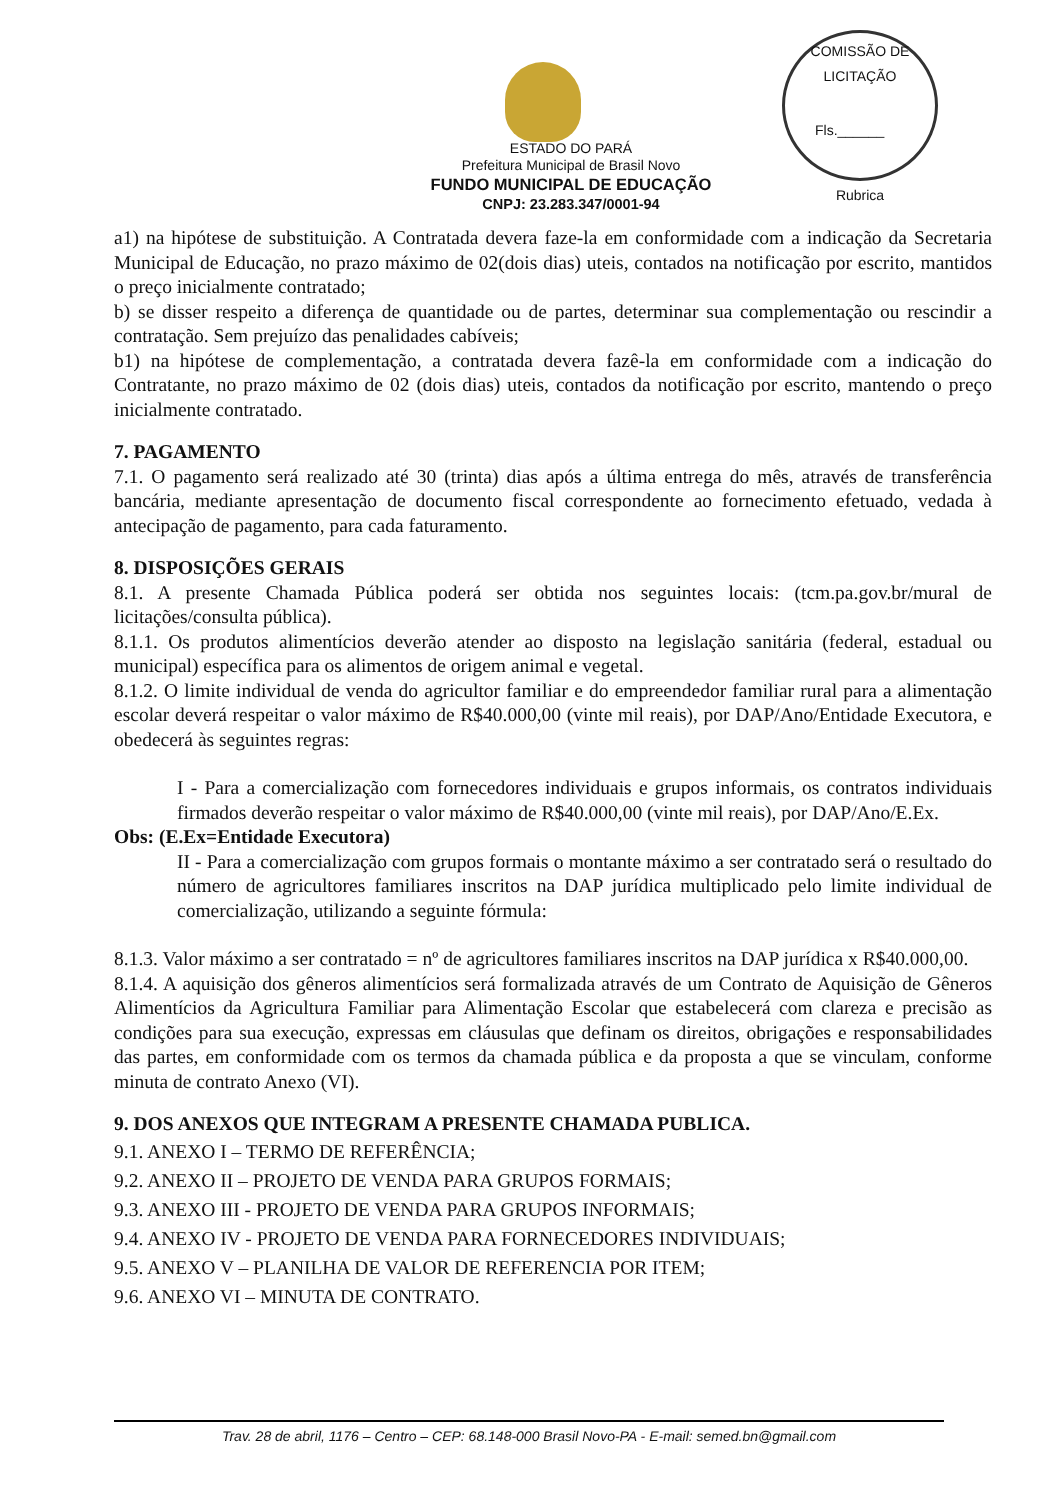COMISSÃO DE LICITAÇÃO
Fls.______
Rubrica
ESTADO DO PARÁ
Prefeitura Municipal de Brasil Novo
FUNDO MUNICIPAL DE EDUCAÇÃO
CNPJ: 23.283.347/0001-94
a1) na hipótese de substituição. A Contratada devera faze-la em conformidade com a indicação da Secretaria Municipal de Educação, no prazo máximo de 02(dois dias) uteis, contados na notificação por escrito, mantidos o preço inicialmente contratado;
b) se disser respeito a diferença de quantidade ou de partes, determinar sua complementação ou rescindir a contratação. Sem prejuízo das penalidades cabíveis;
b1) na hipótese de complementação, a contratada devera fazê-la em conformidade com a indicação do Contratante, no prazo máximo de 02 (dois dias) uteis, contados da notificação por escrito, mantendo o preço inicialmente contratado.
7. PAGAMENTO
7.1. O pagamento será realizado até 30 (trinta) dias após a última entrega do mês, através de transferência bancária, mediante apresentação de documento fiscal correspondente ao fornecimento efetuado, vedada à antecipação de pagamento, para cada faturamento.
8. DISPOSIÇÕES GERAIS
8.1. A presente Chamada Pública poderá ser obtida nos seguintes locais: (tcm.pa.gov.br/mural de licitações/consulta pública).
8.1.1. Os produtos alimentícios deverão atender ao disposto na legislação sanitária (federal, estadual ou municipal) específica para os alimentos de origem animal e vegetal.
8.1.2. O limite individual de venda do agricultor familiar e do empreendedor familiar rural para a alimentação escolar deverá respeitar o valor máximo de R$40.000,00 (vinte mil reais), por DAP/Ano/Entidade Executora, e obedecerá às seguintes regras:
I - Para a comercialização com fornecedores individuais e grupos informais, os contratos individuais firmados deverão respeitar o valor máximo de R$40.000,00 (vinte mil reais), por DAP/Ano/E.Ex.
Obs: (E.Ex=Entidade Executora)
II - Para a comercialização com grupos formais o montante máximo a ser contratado será o resultado do número de agricultores familiares inscritos na DAP jurídica multiplicado pelo limite individual de comercialização, utilizando a seguinte fórmula:
8.1.3. Valor máximo a ser contratado = nº de agricultores familiares inscritos na DAP jurídica x R$40.000,00.
8.1.4. A aquisição dos gêneros alimentícios será formalizada através de um Contrato de Aquisição de Gêneros Alimentícios da Agricultura Familiar para Alimentação Escolar que estabelecerá com clareza e precisão as condições para sua execução, expressas em cláusulas que definam os direitos, obrigações e responsabilidades das partes, em conformidade com os termos da chamada pública e da proposta a que se vinculam, conforme minuta de contrato Anexo (VI).
9. DOS ANEXOS QUE INTEGRAM A PRESENTE CHAMADA PUBLICA.
9.1. ANEXO I – TERMO DE REFERÊNCIA;
9.2. ANEXO II – PROJETO DE VENDA PARA GRUPOS FORMAIS;
9.3. ANEXO III - PROJETO DE VENDA PARA GRUPOS INFORMAIS;
9.4. ANEXO IV - PROJETO DE VENDA PARA FORNECEDORES INDIVIDUAIS;
9.5. ANEXO V – PLANILHA DE VALOR DE REFERENCIA POR ITEM;
9.6. ANEXO VI – MINUTA DE CONTRATO.
Trav. 28 de abril, 1176 – Centro – CEP: 68.148-000 Brasil Novo-PA - E-mail: semed.bn@gmail.com